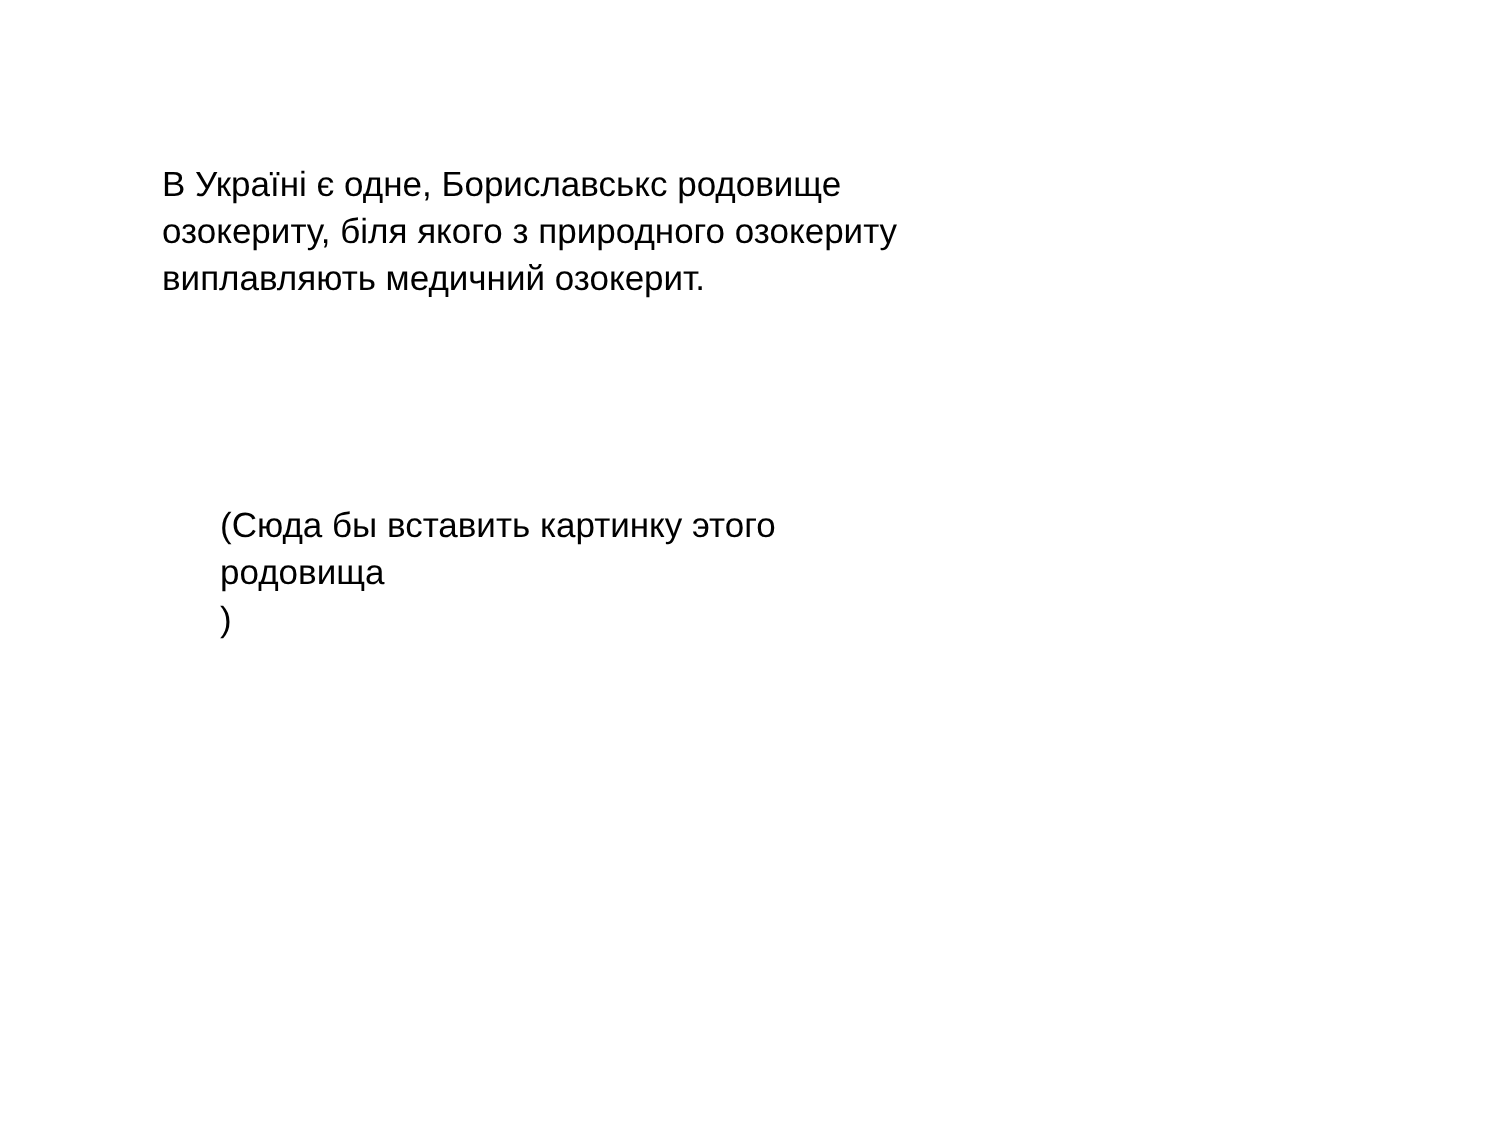В Україні є одне, Бориславськс родовище озокериту, біля якого з природного озокериту виплавляють медичний озокерит.
(Сюда бы вставить картинку этого родовища
)